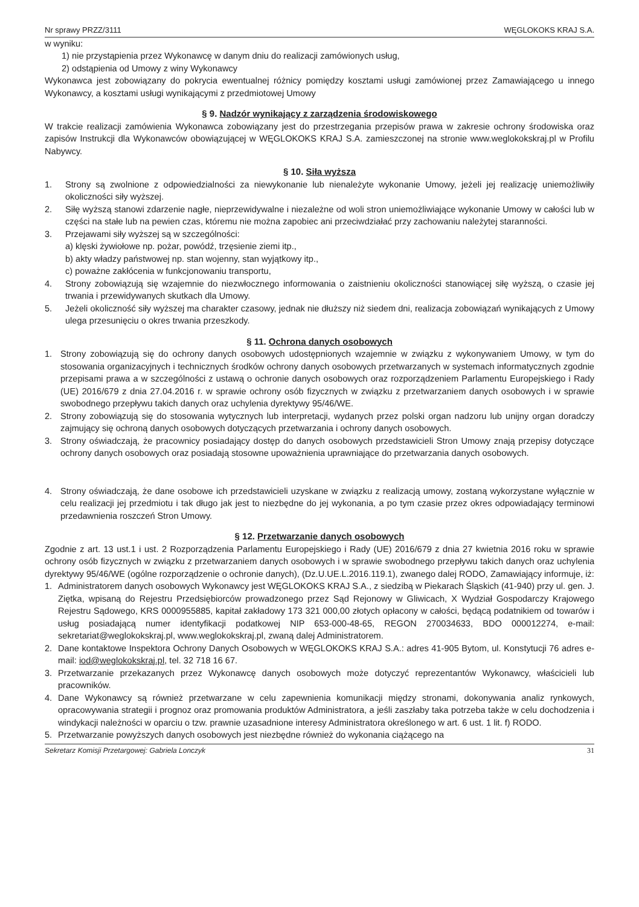Nr sprawy PRZZ/3111 WĘGLOKOKS KRAJ S.A.
w wyniku:
1) nie przystąpienia przez Wykonawcę w danym dniu do realizacji zamówionych usług,
2) odstąpienia od Umowy z winy Wykonawcy
Wykonawca jest zobowiązany do pokrycia ewentualnej różnicy pomiędzy kosztami usługi zamówionej przez Zamawiającego u innego Wykonawcy, a kosztami usługi wynikającymi z przedmiotowej Umowy
§ 9. Nadzór wynikający z zarządzenia środowiskowego
W trakcie realizacji zamówienia Wykonawca zobowiązany jest do przestrzegania przepisów prawa w zakresie ochrony środowiska oraz zapisów Instrukcji dla Wykonawców obowiązującej w WĘGLOKOKS KRAJ S.A. zamieszczonej na stronie www.weglokokskraj.pl w Profilu Nabywcy.
§ 10. Siła wyższa
1. Strony są zwolnione z odpowiedzialności za niewykonanie lub nienależyte wykonanie Umowy, jeżeli jej realizację uniemożliwiły okoliczności siły wyższej.
2. Siłę wyższą stanowi zdarzenie nagłe, nieprzewidywalne i niezależne od woli stron uniemożliwiające wykonanie Umowy w całości lub w części na stałe lub na pewien czas, któremu nie można zapobiec ani przeciwdziałać przy zachowaniu należytej staranności.
3. Przejawami siły wyższej są w szczególności:
a) klęski żywiołowe np. pożar, powódź, trzęsienie ziemi itp.,
b) akty władzy państwowej np. stan wojenny, stan wyjątkowy itp.,
c) poważne zakłócenia w funkcjonowaniu transportu,
4. Strony zobowiązują się wzajemnie do niezwłocznego informowania o zaistnieniu okoliczności stanowiącej siłę wyższą, o czasie jej trwania i przewidywanych skutkach dla Umowy.
5. Jeżeli okoliczność siły wyższej ma charakter czasowy, jednak nie dłuższy niż siedem dni, realizacja zobowiązań wynikających z Umowy ulega przesunięciu o okres trwania przeszkody.
§ 11. Ochrona danych osobowych
1. Strony zobowiązują się do ochrony danych osobowych udostępnionych wzajemnie w związku z wykonywaniem Umowy, w tym do stosowania organizacyjnych i technicznych środków ochrony danych osobowych przetwarzanych w systemach informatycznych zgodnie przepisami prawa a w szczególności z ustawą o ochronie danych osobowych oraz rozporządzeniem Parlamentu Europejskiego i Rady (UE) 2016/679 z dnia 27.04.2016 r. w sprawie ochrony osób fizycznych w związku z przetwarzaniem danych osobowych i w sprawie swobodnego przepływu takich danych oraz uchylenia dyrektywy 95/46/WE.
2. Strony zobowiązują się do stosowania wytycznych lub interpretacji, wydanych przez polski organ nadzoru lub unijny organ doradczy zajmujący się ochroną danych osobowych dotyczących przetwarzania i ochrony danych osobowych.
3. Strony oświadczają, że pracownicy posiadający dostęp do danych osobowych przedstawicieli Stron Umowy znają przepisy dotyczące ochrony danych osobowych oraz posiadają stosowne upoważnienia uprawniające do przetwarzania danych osobowych.
4. Strony oświadczają, że dane osobowe ich przedstawicieli uzyskane w związku z realizacją umowy, zostaną wykorzystane wyłącznie w celu realizacji jej przedmiotu i tak długo jak jest to niezbędne do jej wykonania, a po tym czasie przez okres odpowiadający terminowi przedawnienia roszczeń Stron Umowy.
§ 12. Przetwarzanie danych osobowych
Zgodnie z art. 13 ust.1 i ust. 2 Rozporządzenia Parlamentu Europejskiego i Rady (UE) 2016/679 z dnia 27 kwietnia 2016 roku w sprawie ochrony osób fizycznych w związku z przetwarzaniem danych osobowych i w sprawie swobodnego przepływu takich danych oraz uchylenia dyrektywy 95/46/WE (ogólne rozporządzenie o ochronie danych), (Dz.U.UE.L.2016.119.1), zwanego dalej RODO, Zamawiający informuje, iż:
1. Administratorem danych osobowych Wykonawcy jest WĘGLOKOKS KRAJ S.A., z siedzibą w Piekarach Śląskich (41-940) przy ul. gen. J. Ziętka, wpisaną do Rejestru Przedsiębiorców prowadzonego przez Sąd Rejonowy w Gliwicach, X Wydział Gospodarczy Krajowego Rejestru Sądowego, KRS 0000955885, kapitał zakładowy 173 321 000,00 złotych opłacony w całości, będącą podatnikiem od towarów i usług posiadającą numer identyfikacji podatkowej NIP 653-000-48-65, REGON 270034633, BDO 000012274, e-mail: sekretariat@weglokokskraj.pl, www.weglokokskraj.pl, zwaną dalej Administratorem.
2. Dane kontaktowe Inspektora Ochrony Danych Osobowych w WĘGLOKOKS KRAJ S.A.: adres 41-905 Bytom, ul. Konstytucji 76 adres e-mail: iod@weglokokskraj.pl, tel. 32 718 16 67.
3. Przetwarzanie przekazanych przez Wykonawcę danych osobowych może dotyczyć reprezentantów Wykonawcy, właścicieli lub pracowników.
4. Dane Wykonawcy są również przetwarzane w celu zapewnienia komunikacji między stronami, dokonywania analiz rynkowych, opracowywania strategii i prognoz oraz promowania produktów Administratora, a jeśli zaszłaby taka potrzeba także w celu dochodzenia i windykacji należności w oparciu o tzw. prawnie uzasadnione interesy Administratora określonego w art. 6 ust. 1 lit. f) RODO.
5. Przetwarzanie powyższych danych osobowych jest niezbędne również do wykonania ciążącego na
Sekretarz Komisji Przetargowej: Gabriela Lonczyk 31